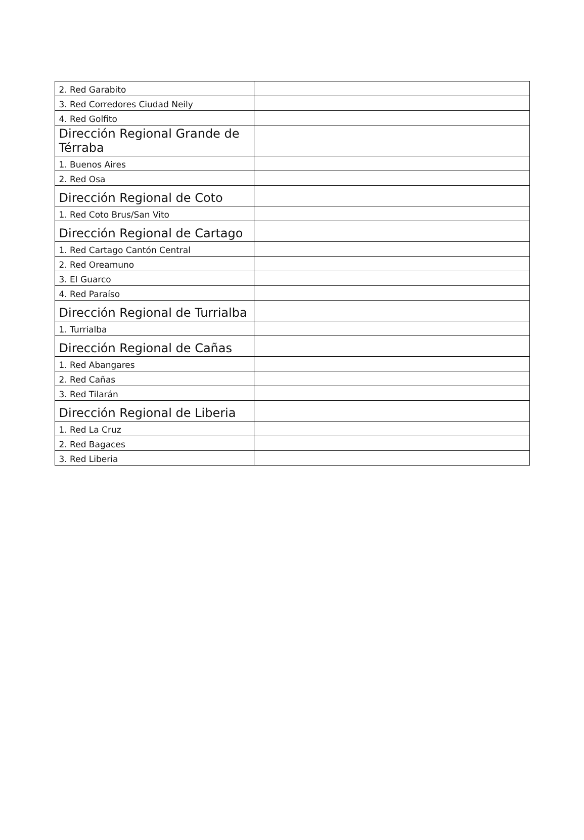| 2. Red Garabito | |
| 3. Red Corredores Ciudad Neily | |
| 4. Red Golfito | |
| Dirección Regional Grande de Térraba | |
| 1. Buenos Aires | |
| 2. Red Osa | |
| Dirección Regional de Coto | |
| 1. Red Coto Brus/San Vito | |
| Dirección Regional de Cartago | |
| 1. Red Cartago Cantón Central | |
| 2. Red Oreamuno | |
| 3. El Guarco | |
| 4. Red Paraíso | |
| Dirección Regional de Turrialba | |
| 1. Turrialba | |
| Dirección Regional de Cañas | |
| 1. Red Abangares | |
| 2. Red Cañas | |
| 3. Red Tilarán | |
| Dirección Regional de Liberia | |
| 1. Red La Cruz | |
| 2. Red Bagaces | |
| 3. Red Liberia | |